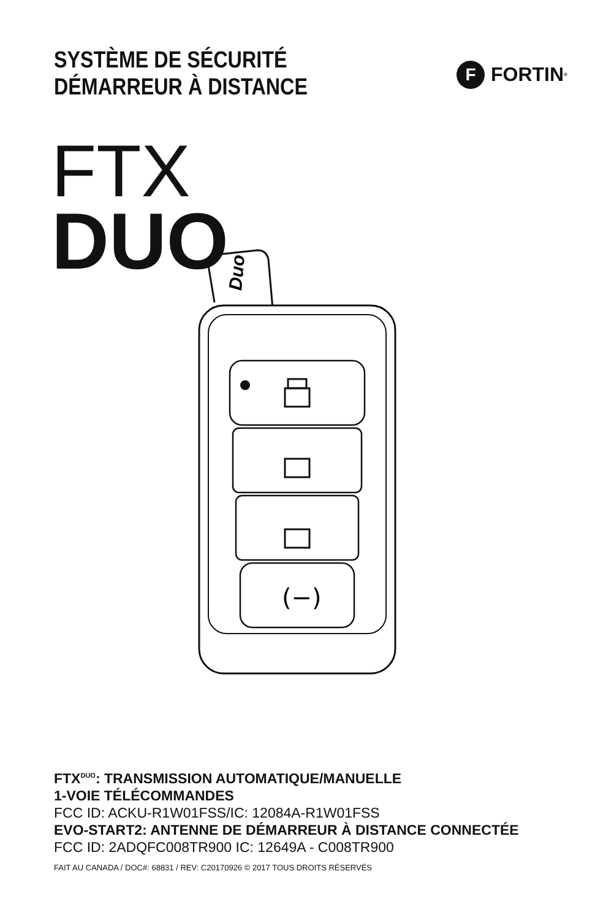SYSTÈME DE SÉCURITÉ
DÉMARREUR À DISTANCE
F FORTIN<sup>®</sup>
FTX
DUO
Duo
(−)
FTX<sup>DUO</sup>: TRANSMISSION AUTOMATIQUE/MANUELLE
1-VOIE TÉLÉCOMMANDES
FCC ID: ACKU-R1W01FSS/IC: 12084A-R1W01FSS
EVO-START2: ANTENNE DE DÉMARREUR À DISTANCE CONNECTÉE
FCC ID: 2ADQFC008TR900 IC: 12649A - C008TR900
FAIT AU CANADA / DOC#: 68831 / REV: C20170926 © 2017 TOUS DROITS RÉSERVÉS